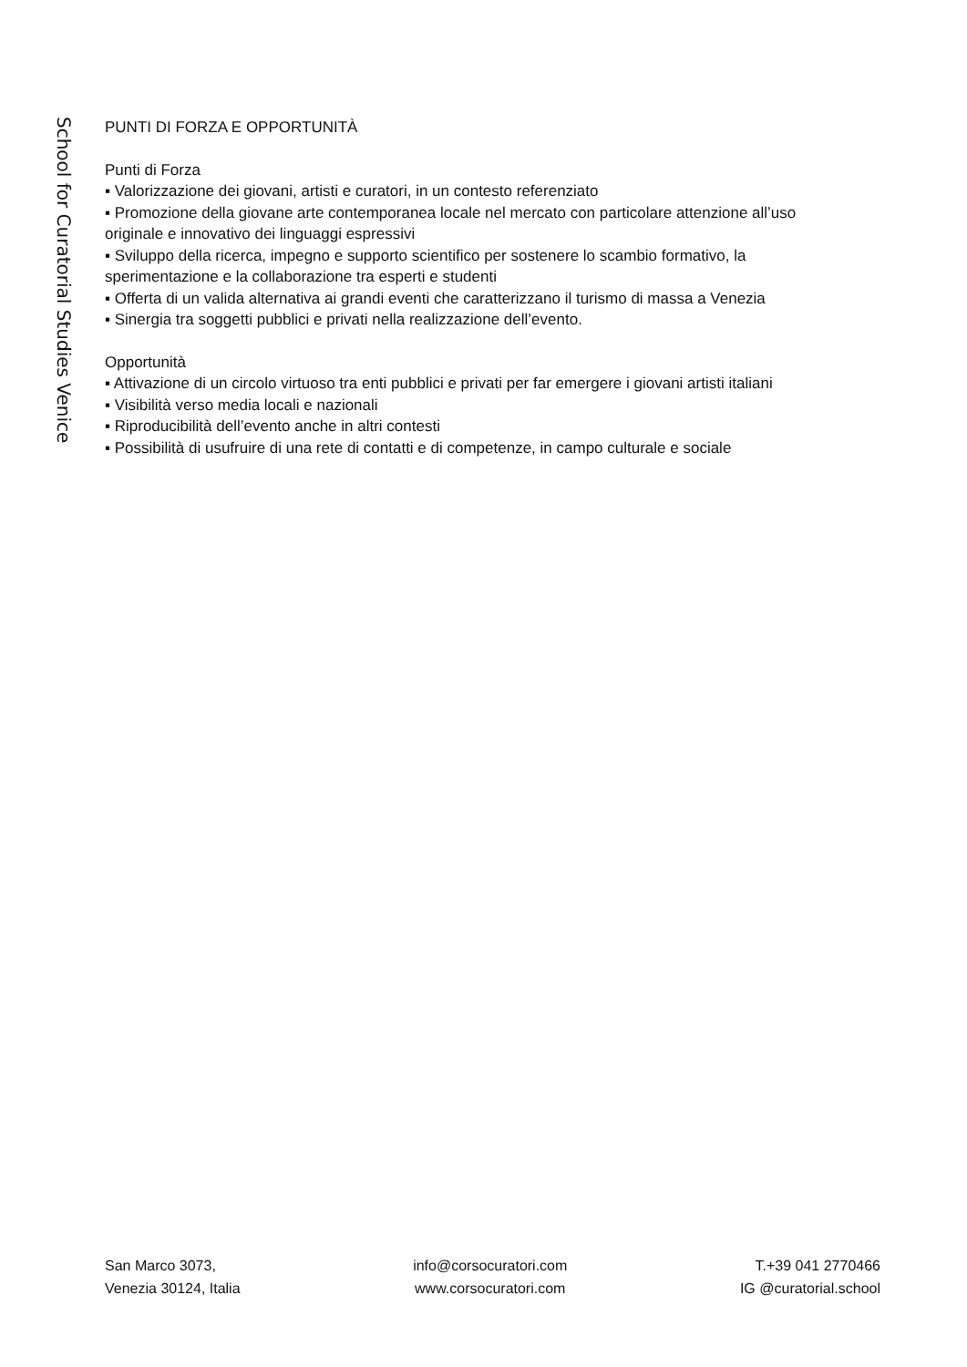School for Curatorial Studies Venice
PUNTI DI FORZA E OPPORTUNITÀ
Punti di Forza
▪ Valorizzazione dei giovani, artisti e curatori, in un contesto referenziato
▪ Promozione della giovane arte contemporanea locale nel mercato con particolare attenzione all’uso originale e innovativo dei linguaggi espressivi
▪ Sviluppo della ricerca, impegno e supporto scientifico per sostenere lo scambio formativo, la sperimentazione e la collaborazione tra esperti e studenti
▪ Offerta di un valida alternativa ai grandi eventi che caratterizzano il turismo di massa a Venezia
▪ Sinergia tra soggetti pubblici e privati nella realizzazione dell’evento.
Opportunità
▪ Attivazione di un circolo virtuoso tra enti pubblici e privati per far emergere i giovani artisti italiani
▪ Visibilità verso media locali e nazionali
▪ Riproducibilità dell’evento anche in altri contesti
▪ Possibilità di usufruire di una rete di contatti e di competenze, in campo culturale e sociale
San Marco 3073,
Venezia 30124, Italia
info@corsocuratori.com
www.corsocuratori.com
T.+39 041 2770466
IG @curatorial.school